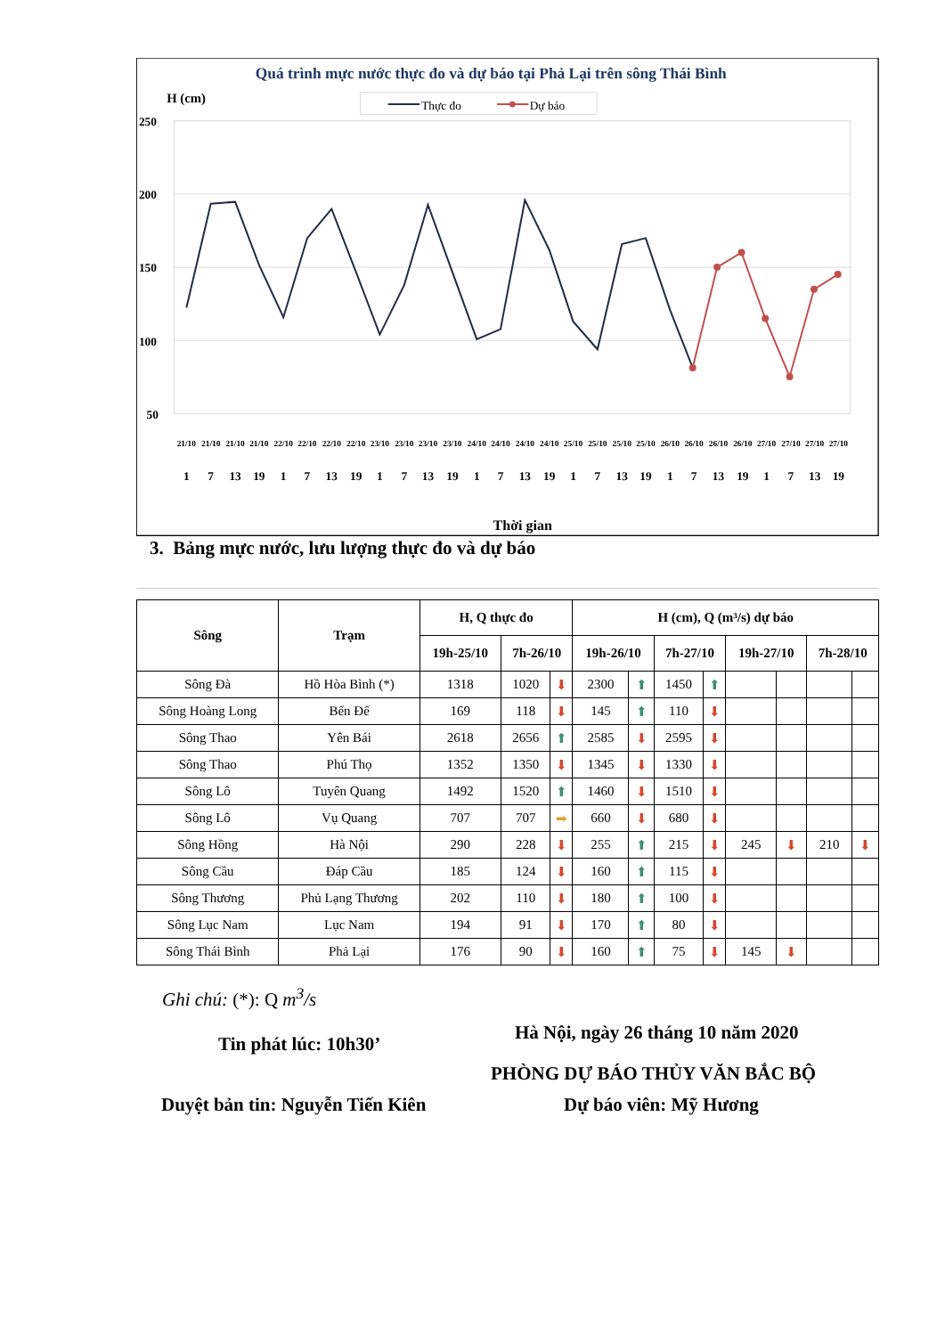Quá trình mực nước thực đo và dự báo tại Phả Lại trên sông Thái Bình
H (cm)
Thực đo
Dự báo
250
200
150
100
50
21/10
21/10
21/10
21/10
22/10
22/10
22/10
22/10
23/10
23/10
23/10
23/10
24/10
24/10
24/10
24/10
25/10
25/10
25/10
25/10
26/10
26/10
26/10
26/10
27/10
27/10
27/10
27/10
1
7
13
19
1
7
13
19
1
7
13
19
1
7
13
19
1
7
13
19
1
7
13
19
1
7
13
19
Thời gian
3. Bảng mực nước, lưu lượng thực đo và dự báo
| Sông | Trạm | H, Q thực đo | | | H (cm), Q (m³/s) dự báo | | | | | | | |
| --- | --- | --- | --- | --- | --- | --- | --- | --- | --- | --- | --- | --- |
| | | 19h-25/10 | 7h-26/10 | | 19h-26/10 | | 7h-27/10 | | 19h-27/10 | | 7h-28/10 | |
| Sông Đà | Hồ Hòa Bình (*) | 1318 | 1020 | ⬇ | 2300 | ⬆ | 1450 | ⬆ | | | | |
| Sông Hoàng Long | Bến Đế | 169 | 118 | ⬇ | 145 | ⬆ | 110 | ⬇ | | | | |
| Sông Thao | Yên Bái | 2618 | 2656 | ⬆ | 2585 | ⬇ | 2595 | ⬇ | | | | |
| Sông Thao | Phú Thọ | 1352 | 1350 | ⬇ | 1345 | ⬇ | 1330 | ⬇ | | | | |
| Sông Lô | Tuyên Quang | 1492 | 1520 | ⬆ | 1460 | ⬇ | 1510 | ⬇ | | | | |
| Sông Lô | Vụ Quang | 707 | 707 | ➡ | 660 | ⬇ | 680 | ⬇ | | | | |
| Sông Hồng | Hà Nội | 290 | 228 | ⬇ | 255 | ⬆ | 215 | ⬇ | 245 | ⬇ | 210 | ⬇ |
| Sông Cầu | Đáp Cầu | 185 | 124 | ⬇ | 160 | ⬆ | 115 | ⬇ | | | | |
| Sông Thương | Phủ Lạng Thương | 202 | 110 | ⬇ | 180 | ⬆ | 100 | ⬇ | | | | |
| Sông Lục Nam | Lục Nam | 194 | 91 | ⬇ | 170 | ⬆ | 80 | ⬇ | | | | |
| Sông Thái Bình | Phả Lại | 176 | 90 | ⬇ | 160 | ⬆ | 75 | ⬇ | 145 | ⬇ | | |
Ghi chú: (*): Q m<sup>3</sup>/s
Hà Nội, ngày 26 tháng 10 năm 2020
Tin phát lúc: 10h30’
PHÒNG DỰ BÁO THỦY VĂN BẮC BỘ
Duyệt bản tin: Nguyễn Tiến Kiên
Dự báo viên: Mỹ Hương